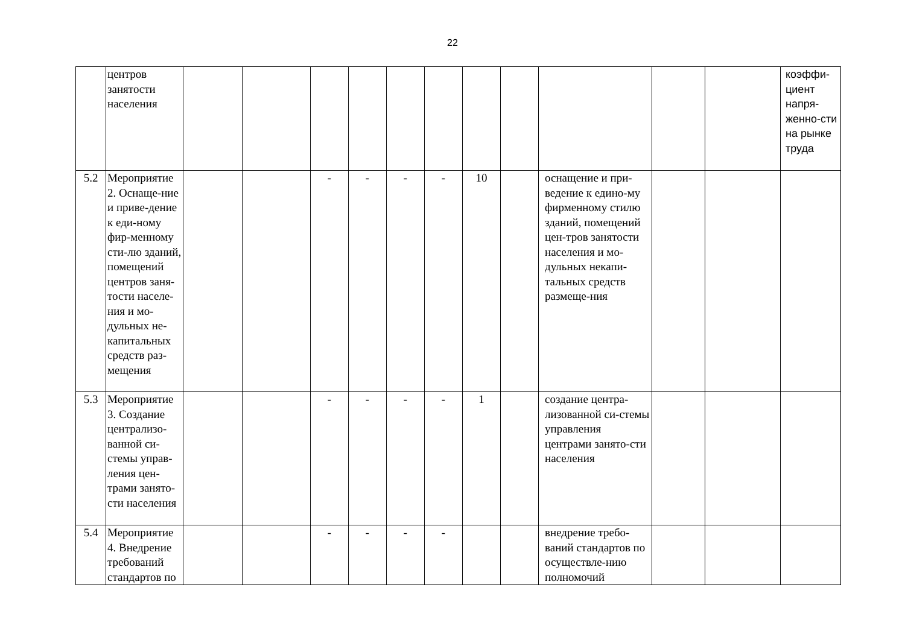22
| | центров занятости населения | | | | | | | | | | | | коэффи-циент напря-женно-сти на рынке труда |
| 5.2 | Мероприятие 2. Оснаще-ние и приве-дение к еди-ному фир-менному сти-лю зданий, помещений центров заня-тости населе-ния и мо-дульных не-капитальных средств раз-мещения | | | - | - | - | - | 10 | | оснащение и при-ведение к едино-му фирменному стилю зданий, помещений цен-тров занятости населения и мо-дульных некапи-тальных средств размеще-ния | | | |
| 5.3 | Мероприятие 3. Создание централизо-ванной си-стемы управ-ления цен-трами занято-сти населения | | | - | - | - | - | 1 | | создание центра-лизованной си-стемы управления центрами занято-сти населения | | | |
| 5.4 | Мероприятие 4. Внедрение требований стандартов по | | | - | - | - | - | | | внедрение требо-ваний стандартов по осуществле-нию полномочий | | | |